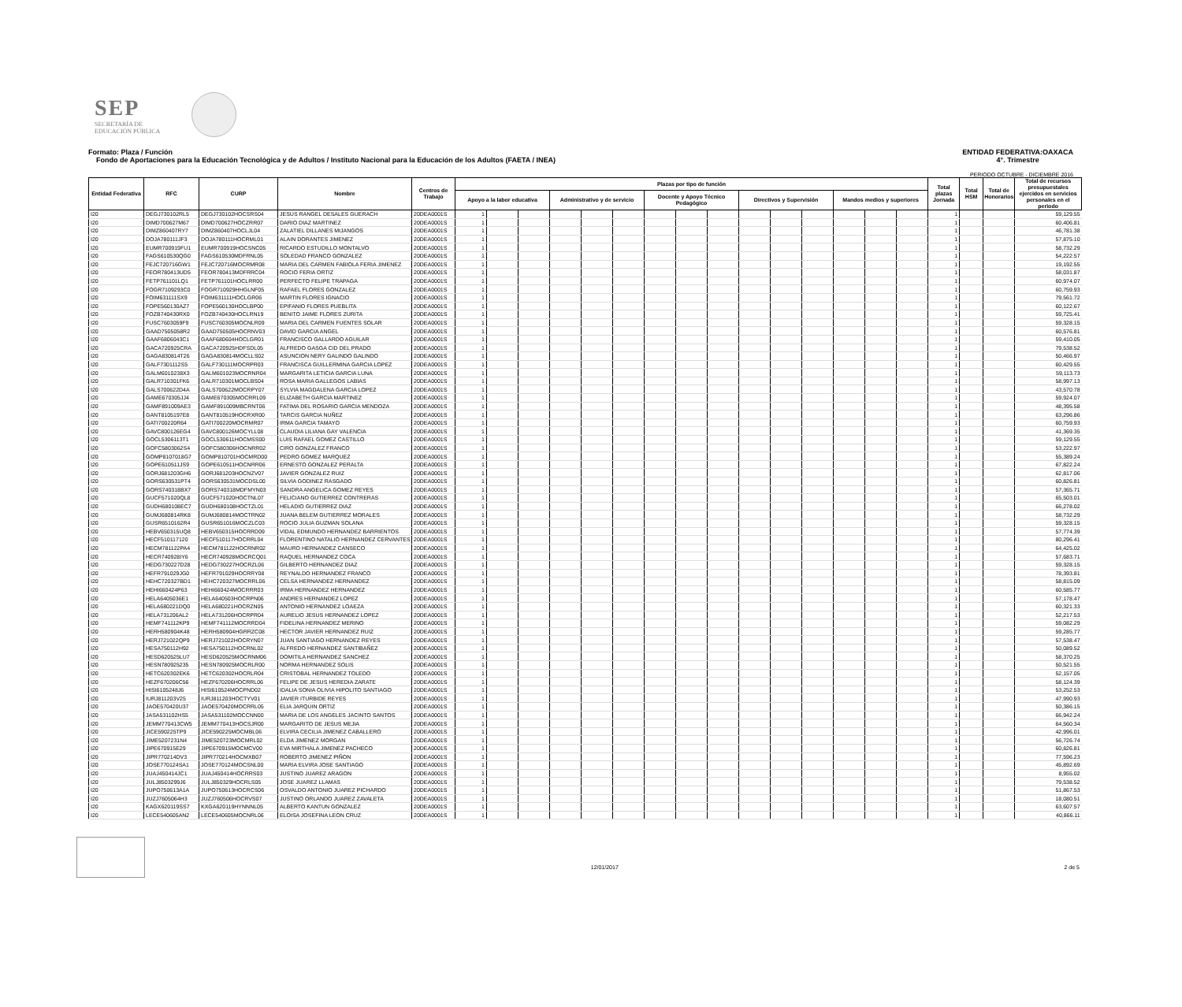SEP
SECRETARÍA DE
EDUCACIÓN PÚBLICA
Formato: Plaza / Función
Fondo de Aportaciones para la Educación Tecnológica y de Adultos / Instituto Nacional para la Educación de los Adultos (FAETA / INEA)
ENTIDAD FEDERATIVA:OAXACA
4°. Trimestre
PERIODO OCTUBRE - DICIEMBRE 2016
| Entidad Federativa | RFC | CURP | Nombre | Centros de Trabajo | Plazas por tipo de función | | | | | | | | | | | | | | | Total plazas Jornada | Total HSM | Total de Honorarios | Total de recursos presupuestales ejercidos en servicios personales en el periodo |
| --- | --- | --- | --- | --- | --- | --- | --- | --- | --- | --- | --- | --- | --- | --- | --- | --- | --- | --- | --- | --- | --- | --- | --- |
| | | | | | Apoyo a la labor educativa | | | Administrativo y de servicio | | | Docente y Apoyo Técnico Pedagógico | | | Directivos y Supervisión | | | Mandos medios y superiores | | | | | | |
| I20 | DEGJ730102RL5 | DEGJ730102HOCSRS04 | JESUS RANGEL DESALES GUERACH | 20DEA0001S | 1 | | | | | | | | | | | | | | | 1 | | | 59,129.55 |
| I20 | DIMD700627M67 | DIMD700627HOCZRR07 | DARIO DIAZ MARTINEZ | 20DEA0001S | 1 | | | | | | | | | | | | | | | 1 | | | 60,406.81 |
| I20 | DIMZ860407RY7 | DIMZ860407HOCLJL04 | ZALATIEL DILLANES MIJANGOS | 20DEA0001S | 1 | | | | | | | | | | | | | | | 1 | | | 46,781.38 |
| I20 | DOJA780111JF3 | DOJA780111HOCRML01 | ALAIN DORANTES JIMENEZ | 20DEA0001S | 1 | | | | | | | | | | | | | | | 1 | | | 57,875.10 |
| I20 | EUMR700919FU1 | EUMR700919HOCSNC05 | RICARDO ESTUDILLO MONTALVO | 20DEA0001S | 1 | | | | | | | | | | | | | | | 1 | | | 58,732.29 |
| I20 | FAGS610530QG0 | FAGS610530MDFRNL05 | SOLEDAD FRANCO GONZALEZ | 20DEA0001S | 1 | | | | | | | | | | | | | | | 1 | | | 54,222.57 |
| I20 | FEJC720716GW1 | FEJC720716MOCRMR08 | MARIA DEL CARMEN FABIOLA FERIA JIMENEZ | 20DEA0001S | 1 | | | | | | | | | | | | | | | 1 | | | 19,192.55 |
| I20 | FEOR780413UD5 | FEOR780413MDFRRC04 | ROCIO FERIA ORTIZ | 20DEA0001S | 1 | | | | | | | | | | | | | | | 1 | | | 58,031.87 |
| I20 | FETP761101LQ1 | FETP761101HOCLRR00 | PERFECTO FELIPE TRAPAGA | 20DEA0001S | 1 | | | | | | | | | | | | | | | 1 | | | 60,974.07 |
| I20 | FOGR7109293C0 | FOGR710929HHGLNF05 | RAFAEL FLORES GONZALEZ | 20DEA0001S | 1 | | | | | | | | | | | | | | | 1 | | | 60,759.93 |
| I20 | FOIM631111SX9 | FOIM631111HOCLGR06 | MARTIN FLORES IGNACIO | 20DEA0001S | 1 | | | | | | | | | | | | | | | 1 | | | 79,561.72 |
| I20 | FOPE560130AZ7 | FOPE560130HOCLBP00 | EPIFANIO FLORES PUEBLITA | 20DEA0001S | 1 | | | | | | | | | | | | | | | 1 | | | 60,122.67 |
| I20 | FOZB740430RX0 | FOZB740430HOCLRN19 | BENITO JAIME FLORES ZURITA | 20DEA0001S | 1 | | | | | | | | | | | | | | | 1 | | | 59,725.41 |
| I20 | FUSC7603059F9 | FUSC760305MOCNLR09 | MARIA DEL CARMEN FUENTES SOLAR | 20DEA0001S | 1 | | | | | | | | | | | | | | | 1 | | | 59,328.15 |
| I20 | GAAD7505058R2 | GAAD750505HOCRNV03 | DAVID GARCIA ANGEL | 20DEA0001S | 1 | | | | | | | | | | | | | | | 1 | | | 60,576.81 |
| I20 | GAAF6806043C1 | GAAF680604HOCLGR01 | FRANCISCO GALLARDO AGUILAR | 20DEA0001S | 1 | | | | | | | | | | | | | | | 1 | | | 59,410.05 |
| I20 | GACA720925CRA | GACA720925HDFSDL05 | ALFREDO GASGA CID DEL PRADO | 20DEA0001S | 1 | | | | | | | | | | | | | | | 1 | | | 79,538.52 |
| I20 | GAGA830814T26 | GAGA830814MOCLLS02 | ASUNCION NERY GALINDO GALINDO | 20DEA0001S | 1 | | | | | | | | | | | | | | | 1 | | | 50,466.97 |
| I20 | GALF7301112S5 | GALF730111MOCRPR03 | FRANCISCA GUILLERMINA GARCIA LOPEZ | 20DEA0001S | 1 | | | | | | | | | | | | | | | 1 | | | 60,429.55 |
| I20 | GALM6010238X3 | GALM601023MOCRNR04 | MARGARITA LETICIA GARCIA LUNA | 20DEA0001S | 1 | | | | | | | | | | | | | | | 1 | | | 59,113.73 |
| I20 | GALR710301FK6 | GALR710301MOCLBS04 | ROSA MARIA GALLEGOS LABIAS | 20DEA0001S | 1 | | | | | | | | | | | | | | | 1 | | | 58,997.13 |
| I20 | GALS700622D4A | GALS700622MOCRPY07 | SYLVIA MAGDALENA GARCIA LOPEZ | 20DEA0001S | 1 | | | | | | | | | | | | | | | 1 | | | 43,570.78 |
| I20 | GAME670305JJ4 | GAME670305MOCRRL09 | ELIZABETH GARCIA MARTINEZ | 20DEA0001S | 1 | | | | | | | | | | | | | | | 1 | | | 59,924.07 |
| I20 | GAMF891009AE3 | GAMF891009MBCRNT06 | FATIMA DEL ROSARIO GARCIA MENDOZA | 20DEA0001S | 1 | | | | | | | | | | | | | | | 1 | | | 48,395.58 |
| I20 | GANT8105197E8 | GANT810519HOCRXR00 | TARCIS GARCIA NUÑEZ | 20DEA0001S | 1 | | | | | | | | | | | | | | | 1 | | | 63,296.86 |
| I20 | GATI700220R64 | GATI700220MOCRMR07 | IRMA GARCIA TAMAYO | 20DEA0001S | 1 | | | | | | | | | | | | | | | 1 | | | 60,759.93 |
| I20 | GAVC800126EG4 | GAVC800126MOCYLL08 | CLAUDIA LILIANA GAY VALENCIA | 20DEA0001S | 1 | | | | | | | | | | | | | | | 1 | | | 41,369.35 |
| I20 | GOCL5306113T1 | GOCL530611HOCMSS00 | LUIS RAFAEL GOMEZ CASTILLO | 20DEA0001S | 1 | | | | | | | | | | | | | | | 1 | | | 59,129.55 |
| I20 | GOFC5803062S4 | GOFC580306HOCNRR02 | CIRO GONZALEZ FRANCO | 20DEA0001S | 1 | | | | | | | | | | | | | | | 1 | | | 53,222.97 |
| I20 | GOMP8107018G7 | GOMP810701HOCMRD00 | PEDRO GOMEZ MARQUEZ | 20DEA0001S | 1 | | | | | | | | | | | | | | | 1 | | | 55,389.24 |
| I20 | GOPE610511JS9 | GOPE610511HOCNRR06 | ERNESTO GONZALEZ PERALTA | 20DEA0001S | 1 | | | | | | | | | | | | | | | 1 | | | 67,822.24 |
| I20 | GORJ681203GH6 | GORJ681203HOCNZV07 | JAVIER GONZALEZ RUIZ | 20DEA0001S | 1 | | | | | | | | | | | | | | | 1 | | | 62,817.06 |
| I20 | GORS630531PT4 | GORS630531MOCDSL00 | SILVIA GODINEZ RASGADO | 20DEA0001S | 1 | | | | | | | | | | | | | | | 1 | | | 60,826.81 |
| I20 | GORS740318BX7 | GORS740318MDFMYN03 | SANDRA ANGELICA GOMEZ REYES | 20DEA0001S | 1 | | | | | | | | | | | | | | | 1 | | | 57,365.71 |
| I20 | GUCF571020QL8 | GUCF571020HOCTNL07 | FELICIANO GUTIERREZ CONTRERAS | 20DEA0001S | 1 | | | | | | | | | | | | | | | 1 | | | 65,503.01 |
| I20 | GUDH680108EC7 | GUDH680108HOCTZL01 | HELADIO GUTIERREZ DIAZ | 20DEA0001S | 1 | | | | | | | | | | | | | | | 1 | | | 66,278.02 |
| I20 | GUMJ680814RK8 | GUMJ680814MOCTRN02 | JUANA BELEM GUTIERREZ MORALES | 20DEA0001S | 1 | | | | | | | | | | | | | | | 1 | | | 58,732.29 |
| I20 | GUSR6510162R4 | GUSR651016MOCZLC03 | ROCIO JULIA GUZMAN SOLANA | 20DEA0001S | 1 | | | | | | | | | | | | | | | 1 | | | 59,328.15 |
| I20 | HEBV650315UQ8 | HEBV650315HOCRRD09 | VIDAL EDMUNDO HERNANDEZ BARRIENTOS | 20DEA0001S | 1 | | | | | | | | | | | | | | | 1 | | | 57,774.39 |
| I20 | HECF510117120 | HECF510117HOCRRL04 | FLORENTINO NATALIO HERNANDEZ CERVANTES | 20DEA0001S | 1 | | | | | | | | | | | | | | | 1 | | | 80,296.41 |
| I20 | HECM781122PA4 | HECM781122HOCRNR02 | MAURO HERNANDEZ CANSECO | 20DEA0001S | 1 | | | | | | | | | | | | | | | 1 | | | 64,425.02 |
| I20 | HECR740928IY6 | HECR740928MOCRCQ01 | RAQUEL HERNANDEZ COCA | 20DEA0001S | 1 | | | | | | | | | | | | | | | 1 | | | 57,683.71 |
| I20 | HEDG730227D28 | HEDG730227HOCRZL06 | GILBERTO HERNANDEZ DIAZ | 20DEA0001S | 1 | | | | | | | | | | | | | | | 1 | | | 59,328.15 |
| I20 | HEFR791029JG0 | HEFR791029HOCRRY08 | REYNALDO HERNANDEZ FRANCO | 20DEA0001S | 1 | | | | | | | | | | | | | | | 1 | | | 78,393.81 |
| I20 | HEHC720327BD1 | HEHC720327MOCRRL06 | CELSA HERNANDEZ HERNANDEZ | 20DEA0001S | 1 | | | | | | | | | | | | | | | 1 | | | 58,815.09 |
| I20 | HEHI660424P63 | HEHI660424MOCRRR03 | IRMA HERNANDEZ HERNANDEZ | 20DEA0001S | 1 | | | | | | | | | | | | | | | 1 | | | 60,585.77 |
| I20 | HELA6405036E1 | HELA640503HOCRPN06 | ANDRES HERNANDEZ LOPEZ | 20DEA0001S | 1 | | | | | | | | | | | | | | | 1 | | | 57,178.47 |
| I20 | HELA680221DQ0 | HELA680221HOCRZN05 | ANTONIO HERNANDEZ LOAEZA | 20DEA0001S | 1 | | | | | | | | | | | | | | | 1 | | | 60,321.33 |
| I20 | HELA731206AL2 | HELA731206HOCRPR04 | AURELIO JESUS HERNANDEZ LOPEZ | 20DEA0001S | 1 | | | | | | | | | | | | | | | 1 | | | 52,217.53 |
| I20 | HEMF741112KP9 | HEMF741112MOCRRD04 | FIDELINA HERNANDEZ MERINO | 20DEA0001S | 1 | | | | | | | | | | | | | | | 1 | | | 59,082.29 |
| I20 | HERH580904K48 | HERH580904HGRRZC08 | HECTOR JAVIER HERNANDEZ RUIZ | 20DEA0001S | 1 | | | | | | | | | | | | | | | 1 | | | 59,285.77 |
| I20 | HERJ721022QP9 | HERJ721022HOCRYN07 | JUAN SANTIAGO HERNANDEZ REYES | 20DEA0001S | 1 | | | | | | | | | | | | | | | 1 | | | 57,538.47 |
| I20 | HESA750112H92 | HESA750112HOCRNL02 | ALFREDO HERNANDEZ SANTIBAÑEZ | 20DEA0001S | 1 | | | | | | | | | | | | | | | 1 | | | 50,089.52 |
| I20 | HESD620525LU7 | HESD620525MOCRNM06 | DOMITILA HERNANDEZ SANCHEZ | 20DEA0001S | 1 | | | | | | | | | | | | | | | 1 | | | 58,370.25 |
| I20 | HESN780925235 | HESN780925MOCRLR00 | NORMA HERNANDEZ SOLIS | 20DEA0001S | 1 | | | | | | | | | | | | | | | 1 | | | 50,521.55 |
| I20 | HETC620302EK6 | HETC620302HOCRLR04 | CRISTOBAL HERNANDEZ TOLEDO | 20DEA0001S | 1 | | | | | | | | | | | | | | | 1 | | | 52,157.05 |
| I20 | HEZF670206C56 | HEZF670206HOCRRL06 | FELIPE DE JESUS HEREDIA ZARATE | 20DEA0001S | 1 | | | | | | | | | | | | | | | 1 | | | 58,124.39 |
| I20 | HISI6105248J6 | HISI610524MOCPND02 | IDALIA SONIA OLIVIA HIPOLITO SANTIAGO | 20DEA0001S | 1 | | | | | | | | | | | | | | | 1 | | | 53,252.53 |
| I20 | IURJ811203V25 | IURJ811203HOCTYV01 | JAVIER ITURBIDE REYES | 20DEA0001S | 1 | | | | | | | | | | | | | | | 1 | | | 47,990.93 |
| I20 | JAOE570420U37 | JAOE570420MOCRRL05 | ELIA JARQUIN ORTIZ | 20DEA0001S | 1 | | | | | | | | | | | | | | | 1 | | | 50,386.15 |
| I20 | JASA531102HS5 | JASA531102MOCCNN00 | MARIA DE LOS ANGELES JACINTO SANTOS | 20DEA0001S | 1 | | | | | | | | | | | | | | | 1 | | | 66,942.24 |
| I20 | JEMM770413CW5 | JEMM770413HOCSJR00 | MARGARITO DE JESUS MEJIA | 20DEA0001S | 1 | | | | | | | | | | | | | | | 1 | | | 64,560.34 |
| I20 | JICE590225TP9 | JICE590225MOCMBL06 | ELVIRA CECILIA JIMENEZ CABALLERO | 20DEA0001S | 1 | | | | | | | | | | | | | | | 1 | | | 42,996.01 |
| I20 | JIME5207231N4 | JIME520723MOCMRL02 | ELDA JIMENEZ MORGAN | 20DEA0001S | 1 | | | | | | | | | | | | | | | 1 | | | 56,726.74 |
| I20 | JIPE670915E29 | JIPE670915MOCMCV00 | EVA MIRTHALA JIMENEZ PACHECO | 20DEA0001S | 1 | | | | | | | | | | | | | | | 1 | | | 60,826.81 |
| I20 | JIPR770214DV3 | JIPR770214HOCMXB07 | ROBERTO JIMENEZ PIÑON | 20DEA0001S | 1 | | | | | | | | | | | | | | | 1 | | | 77,596.23 |
| I20 | JOSE770124SA1 | JOSE770124MOCSNL00 | MARIA ELVIRA JOSE SANTIAGO | 20DEA0001S | 1 | | | | | | | | | | | | | | | 1 | | | 45,892.69 |
| I20 | JUAJ450414JC1 | JUAJ450414HOCRRS03 | JUSTINO JUAREZ ARAGON | 20DEA0001S | 1 | | | | | | | | | | | | | | | 1 | | | 8,955.02 |
| I20 | JULJ8503299J6 | JULJ850329HOCRLS05 | JOSE JUAREZ LLAMAS | 20DEA0001S | 1 | | | | | | | | | | | | | | | 1 | | | 79,538.52 |
| I20 | JUPO750613A1A | JUPO750613HOCRCS06 | OSVALDO ANTONIO JUAREZ PICHARDO | 20DEA0001S | 1 | | | | | | | | | | | | | | | 1 | | | 51,867.53 |
| I20 | JUZJ7605064H3 | JUZJ760506HOCRVS07 | JUSTINO ORLANDO JUAREZ ZAVALETA | 20DEA0001S | 1 | | | | | | | | | | | | | | | 1 | | | 18,080.51 |
| I20 | KAGX620119SS7 | KXGA620119HYNNNL05 | ALBERTO KANTUN GONZALEZ | 20DEA0001S | 1 | | | | | | | | | | | | | | | 1 | | | 63,607.57 |
| I20 | LECE540605AN2 | LECE540605MOCNRL06 | ELOISA JOSEFINA LEON CRUZ | 20DEA0001S | 1 | | | | | | | | | | | | | | | 1 | | | 40,866.11 |
12/01/2017 2 de 5